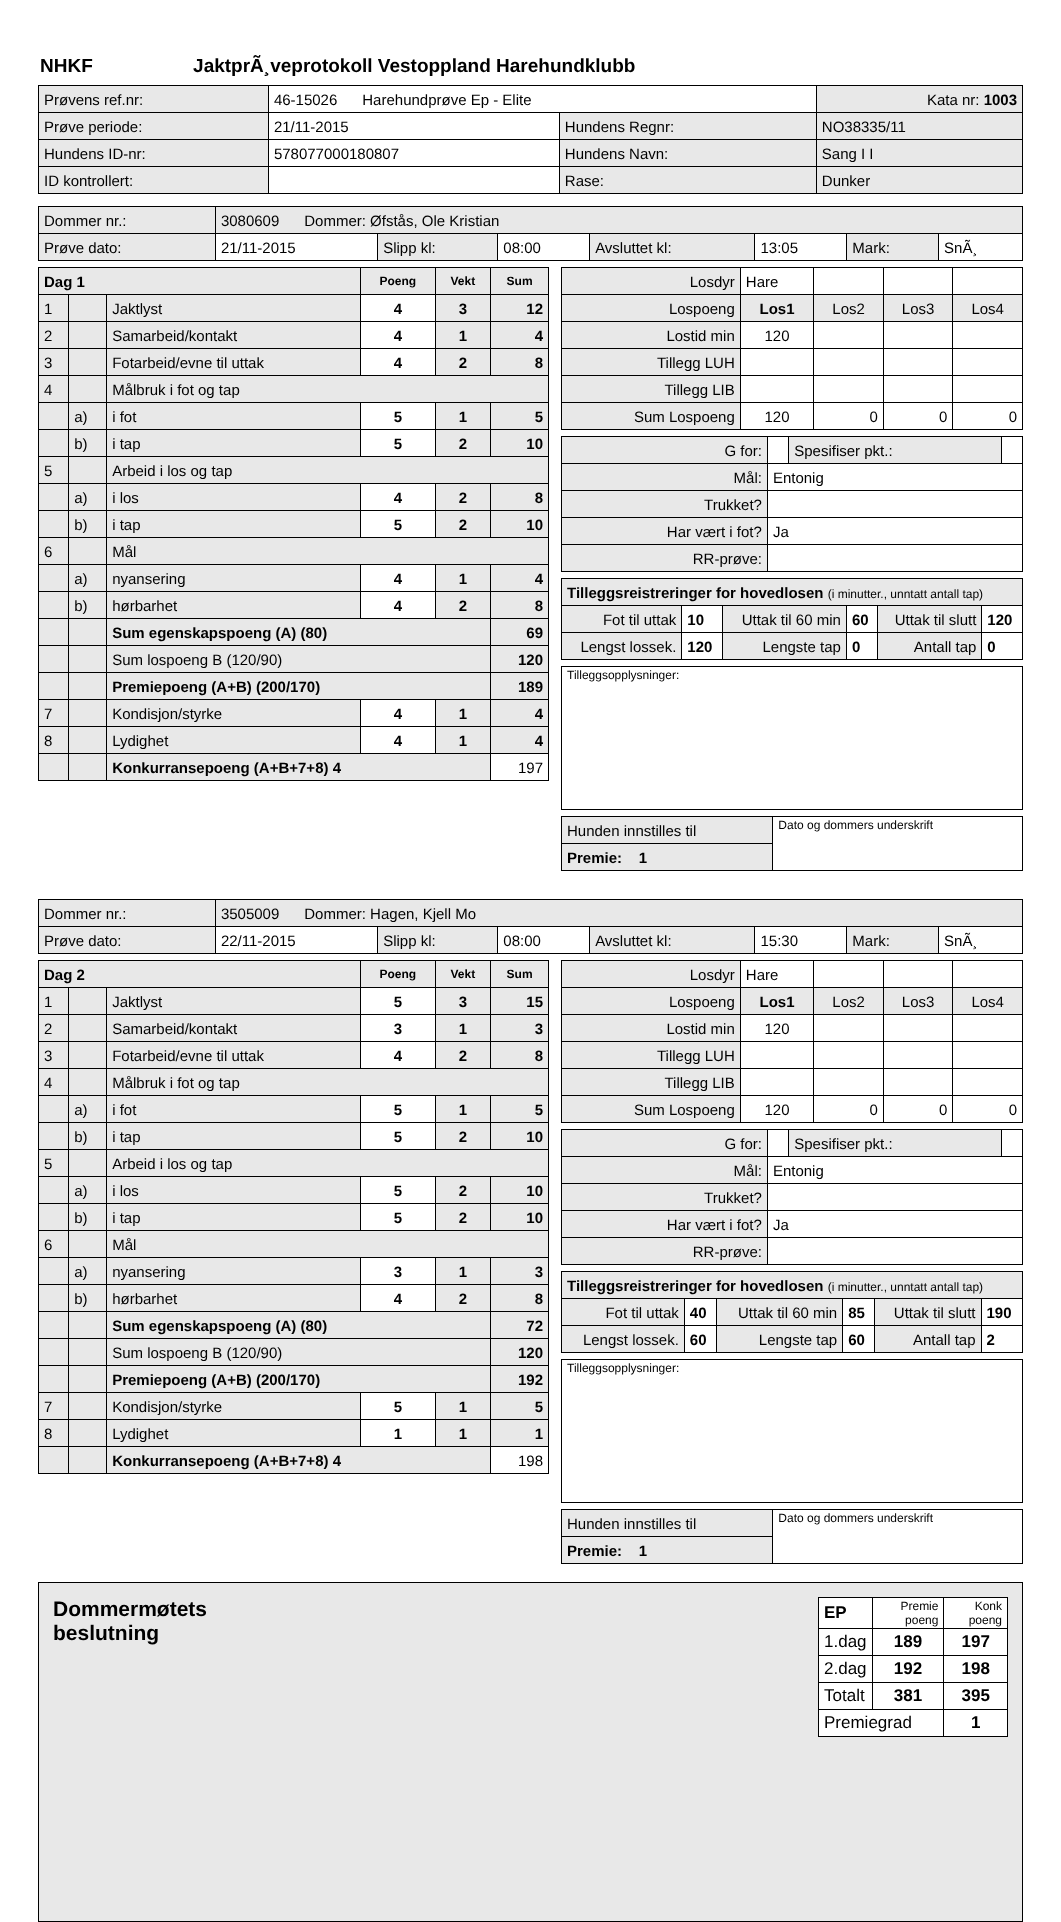NHKF JaktprÃ¸veprotokoll Vestoppland Harehundklubb
| Prøvens ref.nr: | 46-15026 Harehundprøve Ep - Elite | | Kata nr: 1003 |
| Prøve periode: | 21/11-2015 | Hundens Regnr: | NO38335/11 |
| Hundens ID-nr: | 578077000180807 | Hundens Navn: | Sang I I |
| ID kontrollert: | | Rase: | Dunker |
| Dommer nr.: | 3080609 Dommer: Øfstås, Ole Kristian | | | | | | |
| Prøve dato: | 21/11-2015 | Slipp kl: | 08:00 | Avsluttet kl: | 13:05 | Mark: | SnÃ¸ |
| Dag 1 | | | Poeng | Vekt | Sum |
| --- | --- | --- | --- | --- | --- |
| 1 | | Jaktlyst | 4 | 3 | 12 |
| 2 | | Samarbeid/kontakt | 4 | 1 | 4 |
| 3 | | Fotarbeid/evne til uttak | 4 | 2 | 8 |
| 4 | | Målbruk i fot og tap | | | |
| | a) | i fot | 5 | 1 | 5 |
| | b) | i tap | 5 | 2 | 10 |
| 5 | | Arbeid i los og tap | | | |
| | a) | i los | 4 | 2 | 8 |
| | b) | i tap | 5 | 2 | 10 |
| 6 | | Mål | | | |
| | a) | nyansering | 4 | 1 | 4 |
| | b) | hørbarhet | 4 | 2 | 8 |
| | | Sum egenskapspoeng (A) (80) | | | 69 |
| | | Sum lospoeng B (120/90) | | | 120 |
| | | Premiepoeng (A+B) (200/170) | | | 189 |
| 7 | | Kondisjon/styrke | 4 | 1 | 4 |
| 8 | | Lydighet | 4 | 1 | 4 |
| | | Konkurransepoeng (A+B+7+8) 4 | | | 197 |
| Losdyr | Hare | | | |
| Lospoeng | Los1 | Los2 | Los3 | Los4 |
| Lostid min | 120 | | | |
| Tillegg LUH | | | | |
| Tillegg LIB | | | | |
| Sum Lospoeng | 120 | 0 | 0 | 0 |
| G for: | | Spesifiser pkt.: | |
| Mål: | Entonig | | |
| Trukket? | | | |
| Har vært i fot? | Ja | | |
| RR-prøve: | | | |
| Tilleggsreistreringer for hovedlosen (i minutter., unntatt antall tap) | | | | | |
| Fot til uttak | 10 | Uttak til 60 min | 60 | Uttak til slutt | 120 |
| Lengst lossek. | 120 | Lengste tap | 0 | Antall tap | 0 |
| Tilleggsopplysninger: |
| Hunden innstilles til | Dato og dommers underskrift |
| Premie: 1 | |
| Dommer nr.: | 3505009 Dommer: Hagen, Kjell Mo | | | | | | |
| Prøve dato: | 22/11-2015 | Slipp kl: | 08:00 | Avsluttet kl: | 15:30 | Mark: | SnÃ¸ |
| Dag 2 | | | Poeng | Vekt | Sum |
| --- | --- | --- | --- | --- | --- |
| 1 | | Jaktlyst | 5 | 3 | 15 |
| 2 | | Samarbeid/kontakt | 3 | 1 | 3 |
| 3 | | Fotarbeid/evne til uttak | 4 | 2 | 8 |
| 4 | | Målbruk i fot og tap | | | |
| | a) | i fot | 5 | 1 | 5 |
| | b) | i tap | 5 | 2 | 10 |
| 5 | | Arbeid i los og tap | | | |
| | a) | i los | 5 | 2 | 10 |
| | b) | i tap | 5 | 2 | 10 |
| 6 | | Mål | | | |
| | a) | nyansering | 3 | 1 | 3 |
| | b) | hørbarhet | 4 | 2 | 8 |
| | | Sum egenskapspoeng (A) (80) | | | 72 |
| | | Sum lospoeng B (120/90) | | | 120 |
| | | Premiepoeng (A+B) (200/170) | | | 192 |
| 7 | | Kondisjon/styrke | 5 | 1 | 5 |
| 8 | | Lydighet | 1 | 1 | 1 |
| | | Konkurransepoeng (A+B+7+8) 4 | | | 198 |
| Losdyr | Hare | | | |
| Lospoeng | Los1 | Los2 | Los3 | Los4 |
| Lostid min | 120 | | | |
| Tillegg LUH | | | | |
| Tillegg LIB | | | | |
| Sum Lospoeng | 120 | 0 | 0 | 0 |
| G for: | | Spesifiser pkt.: | |
| Mål: | Entonig | | |
| Trukket? | | | |
| Har vært i fot? | Ja | | |
| RR-prøve: | | | |
| Tilleggsreistreringer for hovedlosen (i minutter., unntatt antall tap) | | | | | |
| Fot til uttak | 40 | Uttak til 60 min | 85 | Uttak til slutt | 190 |
| Lengst lossek. | 60 | Lengste tap | 60 | Antall tap | 2 |
| Tilleggsopplysninger: |
| Hunden innstilles til | Dato og dommers underskrift |
| Premie: 1 | |
Dommermøtets
beslutning
| EP | Premie poeng | Konk poeng |
| 1.dag | 189 | 197 |
| 2.dag | 192 | 198 |
| Totalt | 381 | 395 |
| Premiegrad | | 1 |